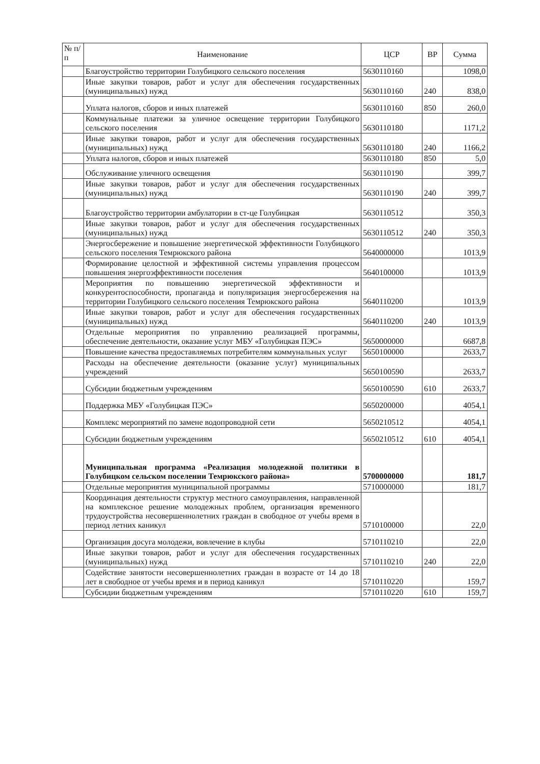| № п/п | Наименование | ЦСР | ВР | Сумма |
| --- | --- | --- | --- | --- |
| | Благоустройство территории Голубицкого сельского поселения | 5630110160 | | 1098,0 |
| | Иные закупки товаров, работ и услуг для обеспечения государственных (муниципальных) нужд | 5630110160 | 240 | 838,0 |
| | Уплата налогов, сборов и иных платежей | 5630110160 | 850 | 260,0 |
| | Коммунальные платежи за уличное освещение территории Голубицкого сельского поселения | 5630110180 | | 1171,2 |
| | Иные закупки товаров, работ и услуг для обеспечения государственных (муниципальных) нужд | 5630110180 | 240 | 1166,2 |
| | Уплата налогов, сборов и иных платежей | 5630110180 | 850 | 5,0 |
| | Обслуживание уличного освещения | 5630110190 | | 399,7 |
| | Иные закупки товаров, работ и услуг для обеспечения государственных (муниципальных) нужд | 5630110190 | 240 | 399,7 |
| | Благоустройство территории амбулатории в ст-це Голубицкая | 5630110512 | | 350,3 |
| | Иные закупки товаров, работ и услуг для обеспечения государственных (муниципальных) нужд | 5630110512 | 240 | 350,3 |
| | Энергосбережение и повышение энергетической эффективности Голубицкого сельского поселения Темрюкского района | 5640000000 | | 1013,9 |
| | Формирование целостной и эффективной системы управления процессом повышения энергоэффективности поселения | 5640100000 | | 1013,9 |
| | Мероприятия по повышению энергетической эффективности и конкурентоспособности, пропаганда и популяризация энергосбережения на территории Голубицкого сельского поселения Темрюкского района | 5640110200 | | 1013,9 |
| | Иные закупки товаров, работ и услуг для обеспечения государственных (муниципальных) нужд | 5640110200 | 240 | 1013,9 |
| | Отдельные мероприятия по управлению реализацией программы, обеспечение деятельности, оказание услуг МБУ «Голубицкая ПЭС» | 5650000000 | | 6687,8 |
| | Повышение качества предоставляемых потребителям коммунальных услуг | 5650100000 | | 2633,7 |
| | Расходы на обеспечение деятельности (оказание услуг) муниципальных учреждений | 5650100590 | | 2633,7 |
| | Субсидии бюджетным учреждениям | 5650100590 | 610 | 2633,7 |
| | Поддержка МБУ «Голубицкая ПЭС» | 5650200000 | | 4054,1 |
| | Комплекс мероприятий по замене водопроводной сети | 5650210512 | | 4054,1 |
| | Субсидии бюджетным учреждениям | 5650210512 | 610 | 4054,1 |
| | Муниципальная программа «Реализация молодежной политики в Голубицком сельском поселении Темрюкского района» | 5700000000 | | 181,7 |
| | Отдельные мероприятия муниципальной программы | 5710000000 | | 181,7 |
| | Координация деятельности структур местного самоуправления, направленной на комплексное решение молодежных проблем, организация временного трудоустройства несовершеннолетних граждан в свободное от учебы время в период летних каникул | 5710100000 | | 22,0 |
| | Организация досуга молодежи, вовлечение в клубы | 5710110210 | | 22,0 |
| | Иные закупки товаров, работ и услуг для обеспечения государственных (муниципальных) нужд | 5710110210 | 240 | 22,0 |
| | Содействие занятости несовершеннолетних граждан в возрасте от 14 до 18 лет в свободное от учебы время и в период каникул | 5710110220 | | 159,7 |
| | Субсидии бюджетным учреждениям | 5710110220 | 610 | 159,7 |